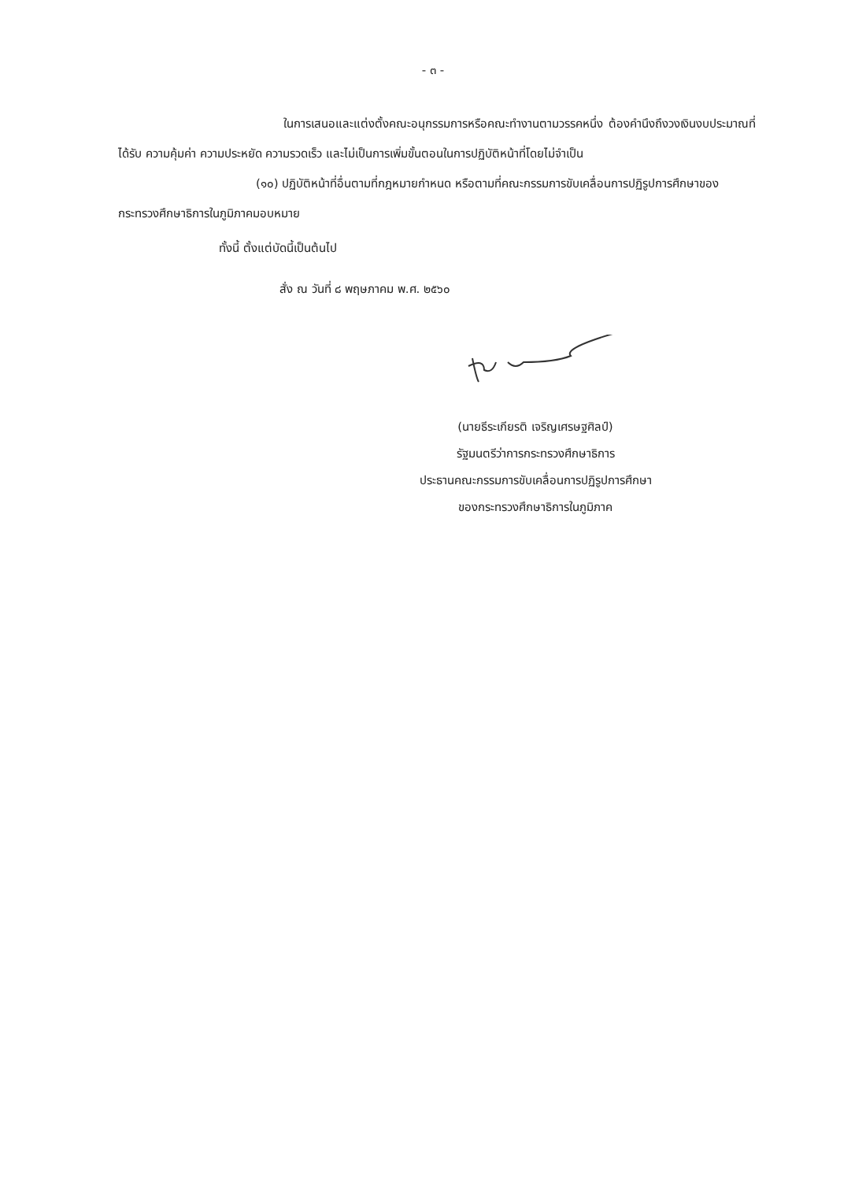- ๓ -
ในการเสนอและแต่งตั้งคณะอนุกรรมการหรือคณะทำงานตามวรรคหนึ่ง ต้องคำนึงถึงวงเงินงบประมาณที่ได้รับ ความคุ้มค่า ความประหยัด ความรวดเร็ว และไม่เป็นการเพิ่มขั้นตอนในการปฏิบัติหน้าที่โดยไม่จำเป็น
(๑๐) ปฏิบัติหน้าที่อื่นตามที่กฎหมายกำหนด หรือตามที่คณะกรรมการขับเคลื่อนการปฏิรูปการศึกษาของกระทรวงศึกษาธิการในภูมิภาคมอบหมาย
ทั้งนี้ ตั้งแต่บัดนี้เป็นต้นไป
สั่ง ณ วันที่ ๘ พฤษภาคม พ.ศ. ๒๕๖๐
(นายธีระเกียรติ เจริญเศรษฐศิลป์)
รัฐมนตรีว่าการกระทรวงศึกษาธิการ
ประธานคณะกรรมการขับเคลื่อนการปฏิรูปการศึกษา
ของกระทรวงศึกษาธิการในภูมิภาค